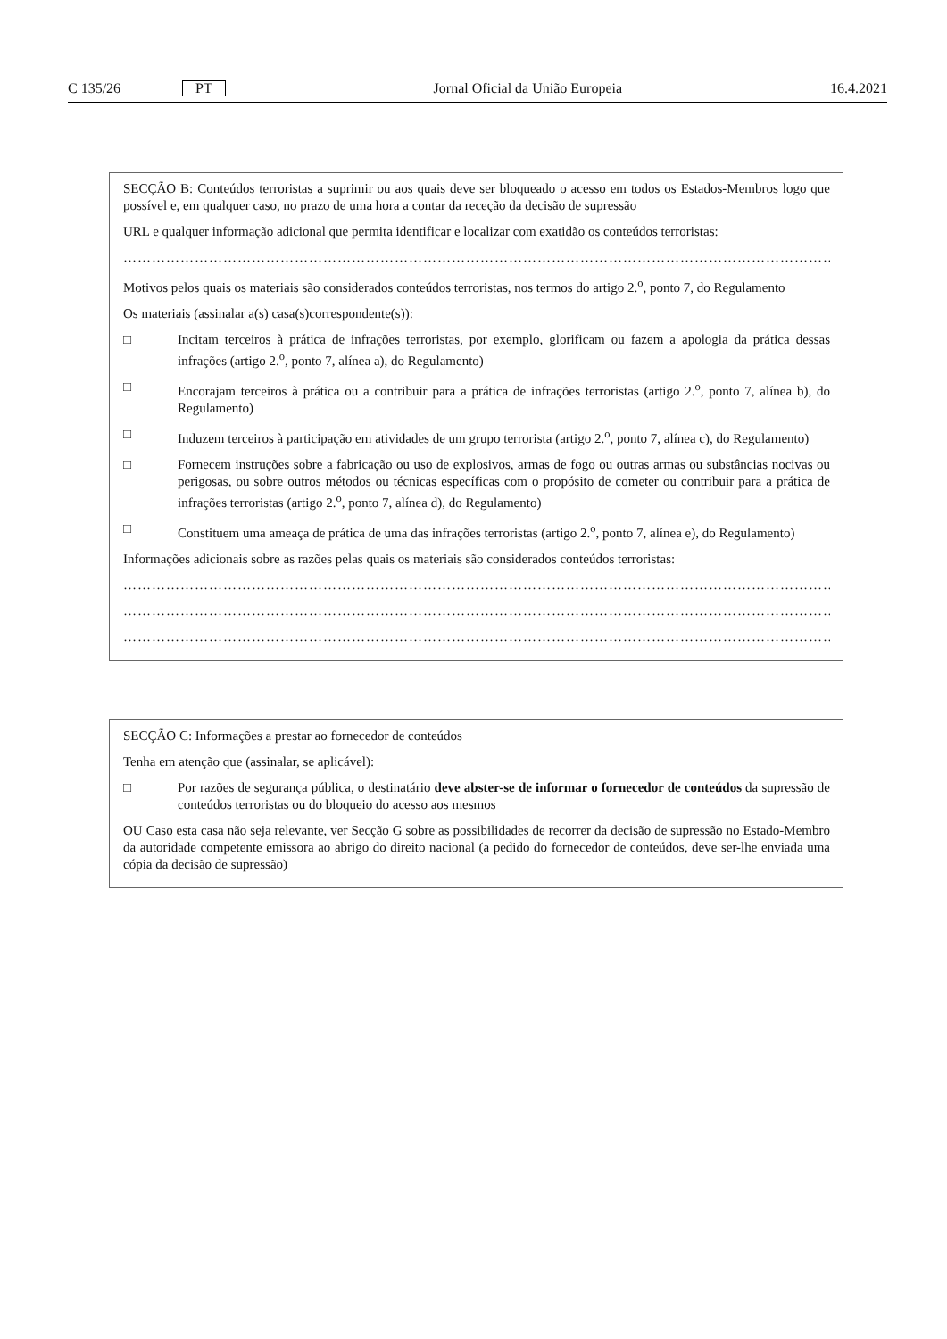C 135/26 PT Jornal Oficial da União Europeia 16.4.2021
SECÇÃO B: Conteúdos terroristas a suprimir ou aos quais deve ser bloqueado o acesso em todos os Estados-Membros logo que possível e, em qualquer caso, no prazo de uma hora a contar da receção da decisão de supressão
URL e qualquer informação adicional que permita identificar e localizar com exatidão os conteúdos terroristas:
………………………………………………………………………………………………………………………………………
Motivos pelos quais os materiais são considerados conteúdos terroristas, nos termos do artigo 2.<sup>o</sup>, ponto 7, do Regulamento
Os materiais (assinalar a(s) casa(s)correspondente(s)):
□ Incitam terceiros à prática de infrações terroristas, por exemplo, glorificam ou fazem a apologia da prática dessas infrações (artigo 2.<sup>o</sup>, ponto 7, alínea a), do Regulamento)
□ Encorajam terceiros à prática ou a contribuir para a prática de infrações terroristas (artigo 2.<sup>o</sup>, ponto 7, alínea b), do Regulamento)
□ Induzem terceiros à participação em atividades de um grupo terrorista (artigo 2.<sup>o</sup>, ponto 7, alínea c), do Regulamento)
□ Fornecem instruções sobre a fabricação ou uso de explosivos, armas de fogo ou outras armas ou substâncias nocivas ou perigosas, ou sobre outros métodos ou técnicas específicas com o propósito de cometer ou contribuir para a prática de infrações terroristas (artigo 2.<sup>o</sup>, ponto 7, alínea d), do Regulamento)
□ Constituem uma ameaça de prática de uma das infrações terroristas (artigo 2.<sup>o</sup>, ponto 7, alínea e), do Regulamento)
Informações adicionais sobre as razões pelas quais os materiais são considerados conteúdos terroristas:
………………………………………………………………………………………………………………………………………
………………………………………………………………………………………………………………………………………
………………………………………………………………………………………………………………………………………
SECÇÃO C: Informações a prestar ao fornecedor de conteúdos
Tenha em atenção que (assinalar, se aplicável):
□ Por razões de segurança pública, o destinatário deve abster-se de informar o fornecedor de conteúdos da supressão de conteúdos terroristas ou do bloqueio do acesso aos mesmos
OU Caso esta casa não seja relevante, ver Secção G sobre as possibilidades de recorrer da decisão de supressão no Estado-Membro da autoridade competente emissora ao abrigo do direito nacional (a pedido do fornecedor de conteúdos, deve ser-lhe enviada uma cópia da decisão de supressão)